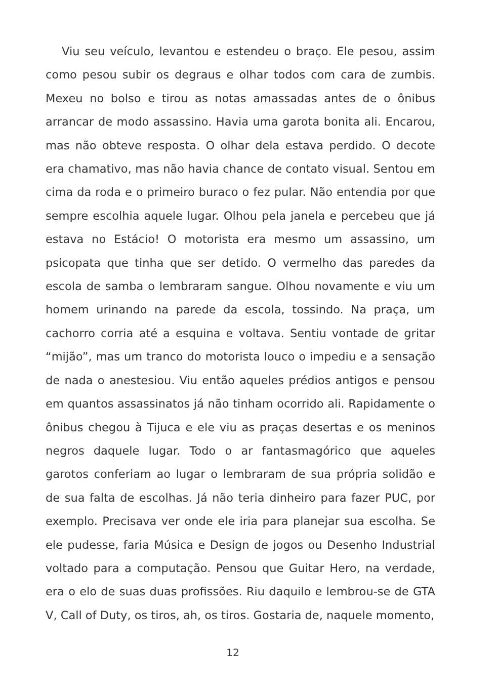Viu seu veículo, levantou e estendeu o braço. Ele pesou, assim como pesou subir os degraus e olhar todos com cara de zumbis. Mexeu no bolso e tirou as notas amassadas antes de o ônibus arrancar de modo assassino. Havia uma garota bonita ali. Encarou, mas não obteve resposta. O olhar dela estava perdido. O decote era chamativo, mas não havia chance de contato visual. Sentou em cima da roda e o primeiro buraco o fez pular. Não entendia por que sempre escolhia aquele lugar. Olhou pela janela e percebeu que já estava no Estácio! O motorista era mesmo um assassino, um psicopata que tinha que ser detido. O vermelho das paredes da escola de samba o lembraram sangue. Olhou novamente e viu um homem urinando na parede da escola, tossindo. Na praça, um cachorro corria até a esquina e voltava. Sentiu vontade de gritar “mijão”, mas um tranco do motorista louco o impediu e a sensação de nada o anestesiou. Viu então aqueles prédios antigos e pensou em quantos assassinatos já não tinham ocorrido ali. Rapidamente o ônibus chegou à Tijuca e ele viu as praças desertas e os meninos negros daquele lugar. Todo o ar fantasmagórico que aqueles garotos conferiam ao lugar o lembraram de sua própria solidão e de sua falta de escolhas. Já não teria dinheiro para fazer PUC, por exemplo. Precisava ver onde ele iria para planejar sua escolha. Se ele pudesse, faria Música e Design de jogos ou Desenho Industrial voltado para a computação. Pensou que Guitar Hero, na verdade, era o elo de suas duas profissões. Riu daquilo e lembrou-se de GTA V, Call of Duty, os tiros, ah, os tiros. Gostaria de, naquele momento,
12